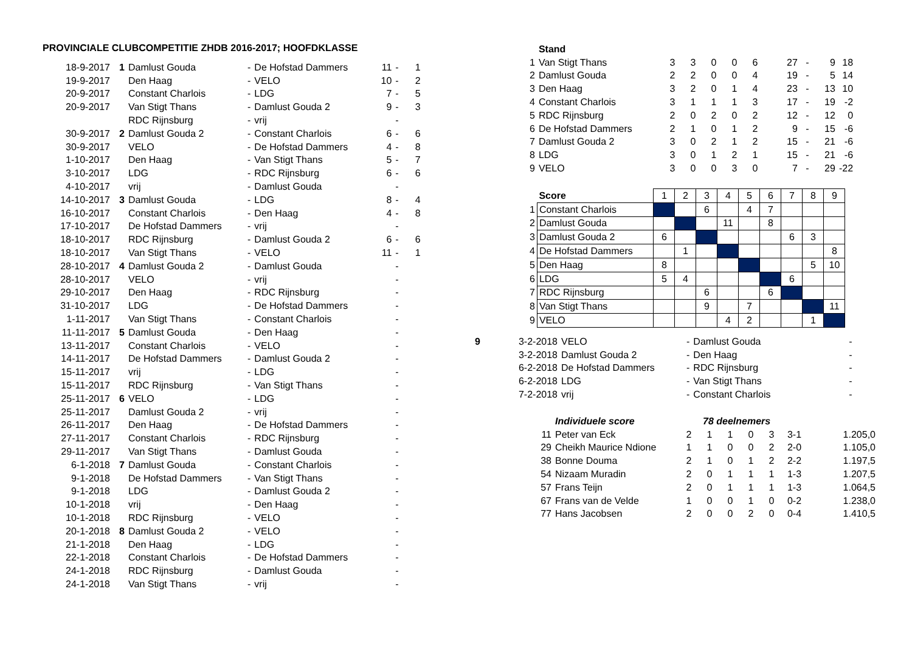PROVINCIALE CLUBCOMPETITIE ZHDB 2016-2017; HOOFDKLASSE
| 18-9-2017 | 1 | Damlust Gouda | - | De Hofstad Dammers | 11 | - | 1 |
| 19-9-2017 | | Den Haag | - | VELO | 10 | - | 2 |
| 20-9-2017 | | Constant Charlois | - | LDG | 7 | - | 5 |
| 20-9-2017 | | Van Stigt Thans | - | Damlust Gouda 2 | 9 | - | 3 |
| | | RDC Rijnsburg | - | vrij | | - | |
| 30-9-2017 | 2 | Damlust Gouda 2 | - | Constant Charlois | 6 | - | 6 |
| 30-9-2017 | | VELO | - | De Hofstad Dammers | 4 | - | 8 |
| 1-10-2017 | | Den Haag | - | Van Stigt Thans | 5 | - | 7 |
| 3-10-2017 | | LDG | - | RDC Rijnsburg | 6 | - | 6 |
| 4-10-2017 | | vrij | - | Damlust Gouda | | - | |
| 14-10-2017 | 3 | Damlust Gouda | - | LDG | 8 | - | 4 |
| 16-10-2017 | | Constant Charlois | - | Den Haag | 4 | - | 8 |
| 17-10-2017 | | De Hofstad Dammers | - | vrij | | - | |
| 18-10-2017 | | RDC Rijnsburg | - | Damlust Gouda 2 | 6 | - | 6 |
| 18-10-2017 | | Van Stigt Thans | - | VELO | 11 | - | 1 |
| 28-10-2017 | 4 | Damlust Gouda 2 | - | Damlust Gouda | | - | |
| 28-10-2017 | | VELO | - | vrij | | - | |
| 29-10-2017 | | Den Haag | - | RDC Rijnsburg | | - | |
| 31-10-2017 | | LDG | - | De Hofstad Dammers | | - | |
| 1-11-2017 | | Van Stigt Thans | - | Constant Charlois | | - | |
| 11-11-2017 | 5 | Damlust Gouda | - | Den Haag | | - | |
| 13-11-2017 | | Constant Charlois | - | VELO | | - | |
| 14-11-2017 | | De Hofstad Dammers | - | Damlust Gouda 2 | | - | |
| 15-11-2017 | | vrij | - | LDG | | - | |
| 15-11-2017 | | RDC Rijnsburg | - | Van Stigt Thans | | - | |
| 25-11-2017 | 6 | VELO | - | LDG | | - | |
| 25-11-2017 | | Damlust Gouda 2 | - | vrij | | - | |
| 26-11-2017 | | Den Haag | - | De Hofstad Dammers | | - | |
| 27-11-2017 | | Constant Charlois | - | RDC Rijnsburg | | - | |
| 29-11-2017 | | Van Stigt Thans | - | Damlust Gouda | | - | |
| 6-1-2018 | 7 | Damlust Gouda | - | Constant Charlois | | - | |
| 9-1-2018 | | De Hofstad Dammers | - | Van Stigt Thans | | - | |
| 9-1-2018 | | LDG | - | Damlust Gouda 2 | | - | |
| 10-1-2018 | | vrij | - | Den Haag | | - | |
| 10-1-2018 | | RDC Rijnsburg | - | VELO | | - | |
| 20-1-2018 | 8 | Damlust Gouda 2 | - | VELO | | - | |
| 21-1-2018 | | Den Haag | - | LDG | | - | |
| 22-1-2018 | | Constant Charlois | - | De Hofstad Dammers | | - | |
| 24-1-2018 | | RDC Rijnsburg | - | Damlust Gouda | | - | |
| 24-1-2018 | | Van Stigt Thans | - | vrij | | - | |
| | Stand | | | | | | | | | |
| 1 | Van Stigt Thans | 3 | 3 | 0 | 0 | 6 | 27 | - | 9 | 18 |
| 2 | Damlust Gouda | 2 | 2 | 0 | 0 | 4 | 19 | - | 5 | 14 |
| 3 | Den Haag | 3 | 2 | 0 | 1 | 4 | 23 | - | 13 | 10 |
| 4 | Constant Charlois | 3 | 1 | 1 | 1 | 3 | 17 | - | 19 | -2 |
| 5 | RDC Rijnsburg | 2 | 0 | 2 | 0 | 2 | 12 | - | 12 | 0 |
| 6 | De Hofstad Dammers | 2 | 1 | 0 | 1 | 2 | 9 | - | 15 | -6 |
| 7 | Damlust Gouda 2 | 3 | 0 | 2 | 1 | 2 | 15 | - | 21 | -6 |
| 8 | LDG | 3 | 0 | 1 | 2 | 1 | 15 | - | 21 | -6 |
| 9 | VELO | 3 | 0 | 0 | 3 | 0 | 7 | - | 29 | -22 |
| | Score | 1 | 2 | 3 | 4 | 5 | 6 | 7 | 8 | 9 |
| 1 | Constant Charlois | | | 6 | | 4 | 7 | | | |
| 2 | Damlust Gouda | | | | 11 | | 8 | | | |
| 3 | Damlust Gouda 2 | 6 | | | | | | 6 | 3 | |
| 4 | De Hofstad Dammers | | 1 | | | | | | | 8 |
| 5 | Den Haag | 8 | | | | | | | 5 | 10 |
| 6 | LDG | 5 | 4 | | | | | 6 | | |
| 7 | RDC Rijnsburg | | | 6 | | | 6 | | | |
| 8 | Van Stigt Thans | | | 9 | | 7 | | | | 11 |
| 9 | VELO | | | | 4 | 2 | | | 1 | |
| 9 | 3-2-2018 | VELO | - | Damlust Gouda | - |
| | 3-2-2018 | Damlust Gouda 2 | - | Den Haag | - |
| | 6-2-2018 | De Hofstad Dammers | - | RDC Rijnsburg | - |
| | 6-2-2018 | LDG | - | Van Stigt Thans | - |
| | 7-2-2018 | vrij | - | Constant Charlois | - |
| | Individuele score | 78 deelnemers | | | | | | |
| 11 | Peter van Eck | 2 | 1 | 1 | 0 | 3 | 3-1 | 1.205,0 |
| 29 | Cheikh Maurice Ndione | 1 | 1 | 0 | 0 | 2 | 2-0 | 1.105,0 |
| 38 | Bonne Douma | 2 | 1 | 0 | 1 | 2 | 2-2 | 1.197,5 |
| 54 | Nizaam Muradin | 2 | 0 | 1 | 1 | 1 | 1-3 | 1.207,5 |
| 57 | Frans Teijn | 2 | 0 | 1 | 1 | 1 | 1-3 | 1.064,5 |
| 67 | Frans van de Velde | 1 | 0 | 0 | 1 | 0 | 0-2 | 1.238,0 |
| 77 | Hans Jacobsen | 2 | 0 | 0 | 2 | 0 | 0-4 | 1.410,5 |